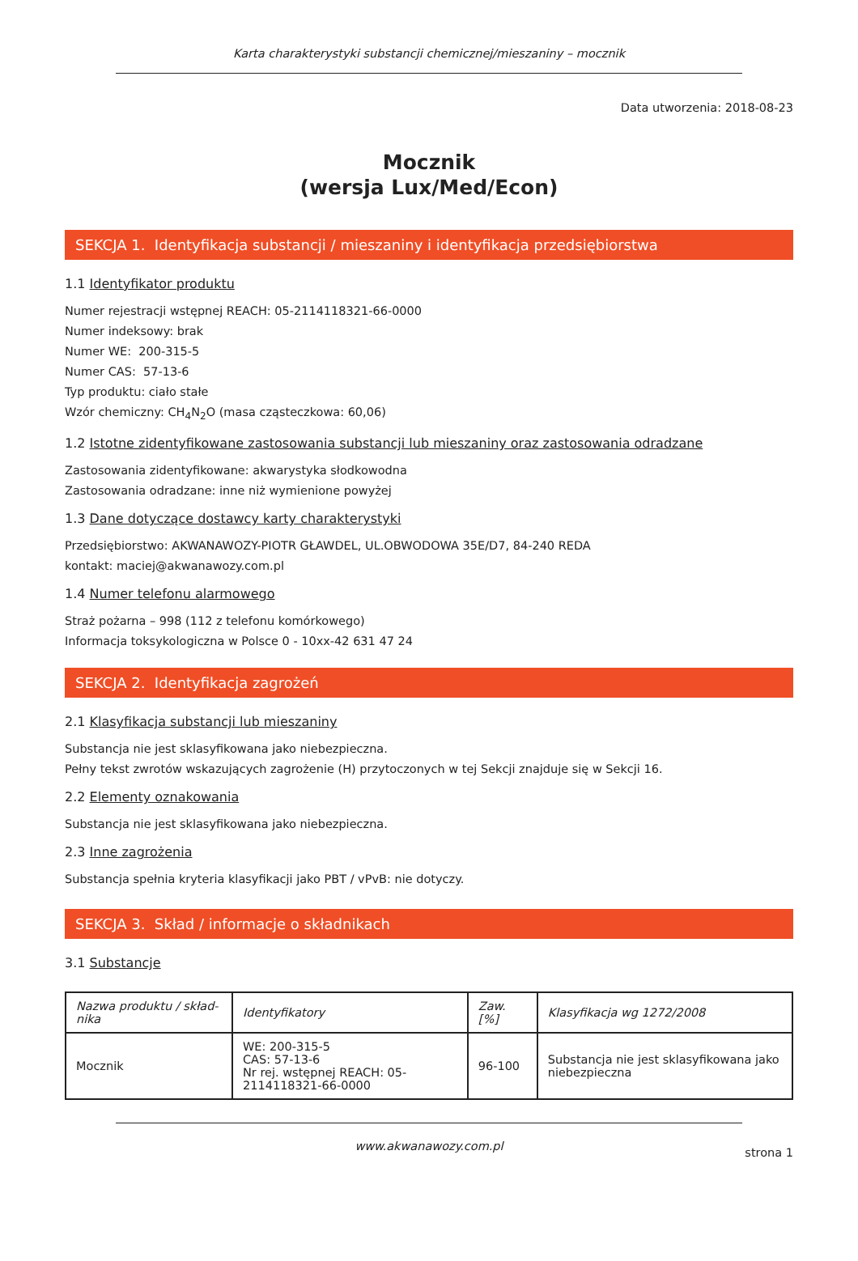Karta charakterystyki substancji chemicznej/mieszaniny – mocznik
Data utworzenia: 2018-08-23
Mocznik
(wersja Lux/Med/Econ)
SEKCJA 1. Identyfikacja substancji / mieszaniny i identyfikacja przedsiębiorstwa
1.1 Identyfikator produktu
Numer rejestracji wstępnej REACH: 05-2114118321-66-0000
Numer indeksowy: brak
Numer WE: 200-315-5
Numer CAS: 57-13-6
Typ produktu: ciało stałe
Wzór chemiczny: CH<sub>4</sub>N<sub>2</sub>O (masa cząsteczkowa: 60,06)
1.2 Istotne zidentyfikowane zastosowania substancji lub mieszaniny oraz zastosowania odradzane
Zastosowania zidentyfikowane: akwarystyka słodkowodna
Zastosowania odradzane: inne niż wymienione powyżej
1.3 Dane dotyczące dostawcy karty charakterystyki
Przedsiębiorstwo: AKWANAWOZY-PIOTR GŁAWDEL, UL.OBWODOWA 35E/D7, 84-240 REDA
kontakt: maciej@akwanawozy.com.pl
1.4 Numer telefonu alarmowego
Straż pożarna – 998 (112 z telefonu komórkowego)
Informacja toksykologiczna w Polsce 0 - 10xx-42 631 47 24
SEKCJA 2. Identyfikacja zagrożeń
2.1 Klasyfikacja substancji lub mieszaniny
Substancja nie jest sklasyfikowana jako niebezpieczna.
Pełny tekst zwrotów wskazujących zagrożenie (H) przytoczonych w tej Sekcji znajduje się w Sekcji 16.
2.2 Elementy oznakowania
Substancja nie jest sklasyfikowana jako niebezpieczna.
2.3 Inne zagrożenia
Substancja spełnia kryteria klasyfikacji jako PBT / vPvB: nie dotyczy.
SEKCJA 3. Skład / informacje o składnikach
3.1 Substancje
| Nazwa produktu / skład-nika | Identyfikatory | Zaw. [%] | Klasyfikacja wg 1272/2008 |
| --- | --- | --- | --- |
| Mocznik | WE: 200-315-5 CAS: 57-13-6 Nr rej. wstępnej REACH: 05-2114118321-66-0000 | 96-100 | Substancja nie jest sklasyfikowana jako niebezpieczna |
www.akwanawozy.com.pl
strona 1